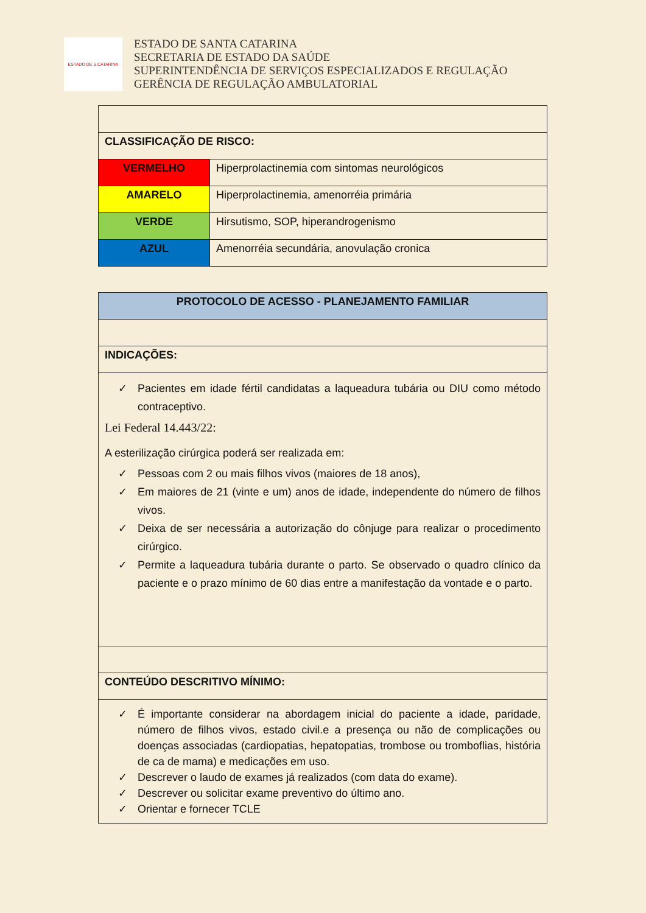ESTADO DE S.CATARINA
ESTADO DE SANTA CATARINA
SECRETARIA DE ESTADO DA SAÚDE
SUPERINTENDÊNCIA DE SERVIÇOS ESPECIALIZADOS E REGULAÇÃO
GERÊNCIA DE REGULAÇÃO AMBULATORIAL
| CLASSIFICAÇÃO DE RISCO: | |
| VERMELHO | Hiperprolactinemia com sintomas neurológicos |
| AMARELO | Hiperprolactinemia, amenorréia primária |
| VERDE | Hirsutismo, SOP, hiperandrogenismo |
| AZUL | Amenorréia secundária, anovulação cronica |
| PROTOCOLO DE ACESSO - PLANEJAMENTO FAMILIAR |
| INDICAÇÕES: |
| ✓ Pacientes em idade fértil candidatas a laqueadura tubária ou DIU como método contraceptivo. Lei Federal 14.443/22: A esterilização cirúrgica poderá ser realizada em: ✓ Pessoas com 2 ou mais filhos vivos (maiores de 18 anos), ✓ Em maiores de 21 (vinte e um) anos de idade, independente do número de filhos vivos. ✓ Deixa de ser necessária a autorização do cônjuge para realizar o procedimento cirúrgico. ✓ Permite a laqueadura tubária durante o parto. Se observado o quadro clínico da paciente e o prazo mínimo de 60 dias entre a manifestação da vontade e o parto. |
| CONTEÚDO DESCRITIVO MÍNIMO: |
| ✓ É importante considerar na abordagem inicial do paciente a idade, paridade, número de filhos vivos, estado civil.e a presença ou não de complicações ou doenças associadas (cardiopatias, hepatopatias, trombose ou tromboflias, história de ca de mama) e medicações em uso. ✓ Descrever o laudo de exames já realizados (com data do exame). ✓ Descrever ou solicitar exame preventivo do último ano. ✓ Orientar e fornecer TCLE |